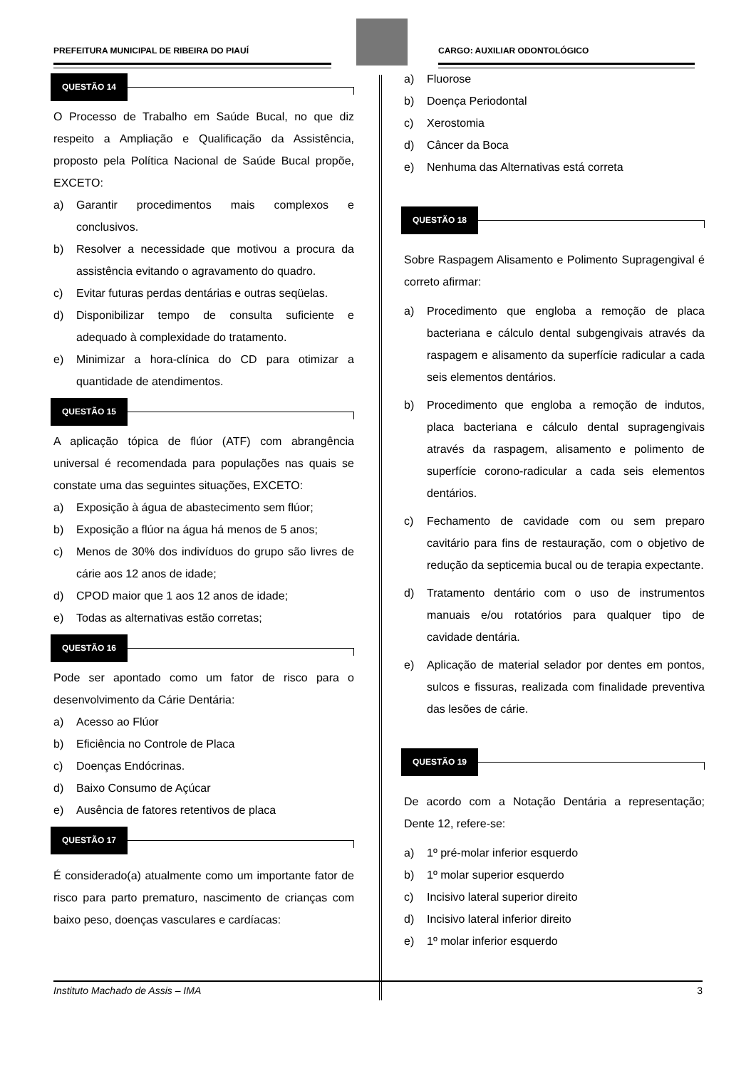PREFEITURA MUNICIPAL DE RIBEIRA DO PIAUÍ
CARGO: AUXILIAR ODONTOLÓGICO
QUESTÃO 14
O Processo de Trabalho em Saúde Bucal, no que diz respeito a Ampliação e Qualificação da Assistência, proposto pela Política Nacional de Saúde Bucal propõe, EXCETO:
a) Garantir procedimentos mais complexos e conclusivos.
b) Resolver a necessidade que motivou a procura da assistência evitando o agravamento do quadro.
c) Evitar futuras perdas dentárias e outras seqüelas.
d) Disponibilizar tempo de consulta suficiente e adequado à complexidade do tratamento.
e) Minimizar a hora-clínica do CD para otimizar a quantidade de atendimentos.
QUESTÃO 15
A aplicação tópica de flúor (ATF) com abrangência universal é recomendada para populações nas quais se constate uma das seguintes situações, EXCETO:
a) Exposição à água de abastecimento sem flúor;
b) Exposição a flúor na água há menos de 5 anos;
c) Menos de 30% dos indivíduos do grupo são livres de cárie aos 12 anos de idade;
d) CPOD maior que 1 aos 12 anos de idade;
e) Todas as alternativas estão corretas;
QUESTÃO 16
Pode ser apontado como um fator de risco para o desenvolvimento da Cárie Dentária:
a) Acesso ao Flúor
b) Eficiência no Controle de Placa
c) Doenças Endócrinas.
d) Baixo Consumo de Açúcar
e) Ausência de fatores retentivos de placa
QUESTÃO 17
É considerado(a) atualmente como um importante fator de risco para parto prematuro, nascimento de crianças com baixo peso, doenças vasculares e cardíacas:
a) Fluorose
b) Doença Periodontal
c) Xerostomia
d) Câncer da Boca
e) Nenhuma das Alternativas está correta
QUESTÃO 18
Sobre Raspagem Alisamento e Polimento Supragengival é correto afirmar:
a) Procedimento que engloba a remoção de placa bacteriana e cálculo dental subgengivais através da raspagem e alisamento da superfície radicular a cada seis elementos dentários.
b) Procedimento que engloba a remoção de indutos, placa bacteriana e cálculo dental supragengivais através da raspagem, alisamento e polimento de superfície corono-radicular a cada seis elementos dentários.
c) Fechamento de cavidade com ou sem preparo cavitário para fins de restauração, com o objetivo de redução da septicemia bucal ou de terapia expectante.
d) Tratamento dentário com o uso de instrumentos manuais e/ou rotatórios para qualquer tipo de cavidade dentária.
e) Aplicação de material selador por dentes em pontos, sulcos e fissuras, realizada com finalidade preventiva das lesões de cárie.
QUESTÃO 19
De acordo com a Notação Dentária a representação; Dente 12, refere-se:
a) 1º pré-molar inferior esquerdo
b) 1º molar superior esquerdo
c) Incisivo lateral superior direito
d) Incisivo lateral inferior direito
e) 1º molar inferior esquerdo
Instituto Machado de Assis – IMA 3